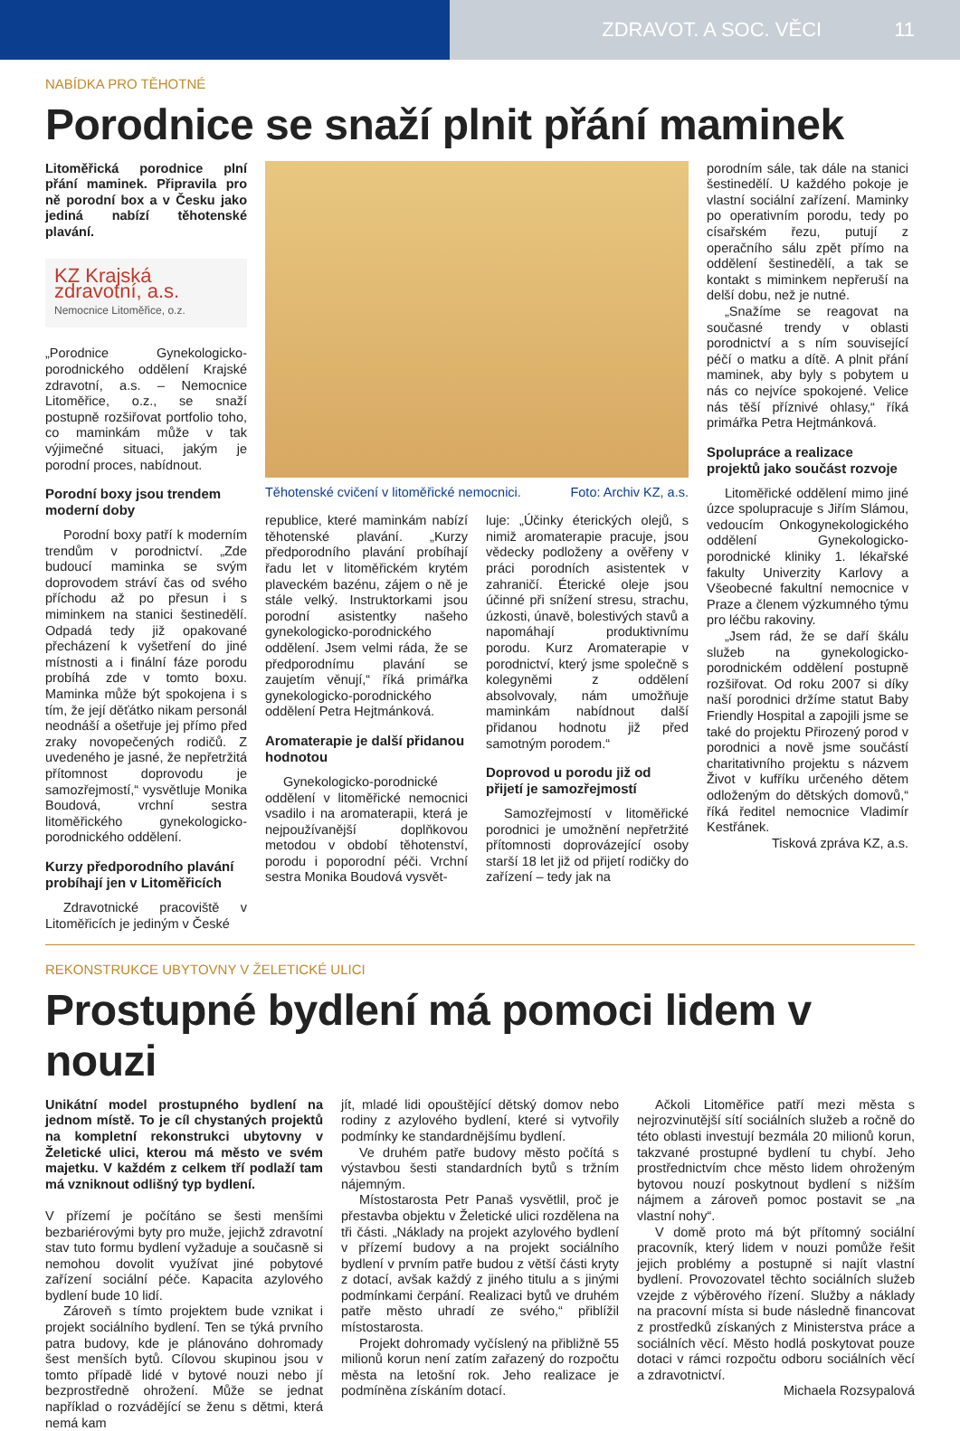ZDRAVOT. A SOC. VĚCI 11
NABÍDKA PRO TĚHOTNÉ
Porodnice se snaží plnit přání maminek
Litoměřická porodnice plní přání maminek. Připravila pro ně porodní box a v Česku jako jediná nabízí těhotenské plavání.
KZ Krajská zdravotní, a.s.
Nemocnice Litoměřice, o.z.
„Porodnice Gynekologicko-porodnického oddělení Krajské zdravotní, a.s. – Nemocnice Litoměřice, o.z., se snaží postupně rozšiřovat portfolio toho, co maminkám může v tak výjimečné situaci, jakým je porodní proces, nabídnout.
Porodní boxy jsou trendem moderní doby
Porodní boxy patří k moderním trendům v porodnictví. „Zde budoucí maminka se svým doprovodem stráví čas od svého příchodu až po přesun i s miminkem na stanici šestinedělí. Odpadá tedy již opakované přecházení k vyšetření do jiné místnosti a i finální fáze porodu probíhá zde v tomto boxu. Maminka může být spokojena i s tím, že její děťátko nikam personál neodnáší a ošetřuje jej přímo před zraky novopečených rodičů. Z uvedeného je jasné, že nepřetržitá přítomnost doprovodu je samozřejmostí,“ vysvětluje Monika Boudová, vrchní sestra litoměřického gynekologicko-porodnického oddělení.
Kurzy předporodního plavání probíhají jen v Litoměřicích
Zdravotnické pracoviště v Litoměřicích je jediným v České
Těhotenské cvičení v litoměřické nemocnici. Foto: Archiv KZ, a.s.
republice, které maminkám nabízí těhotenské plavání. „Kurzy předporodního plavání probíhají řadu let v litoměřickém krytém plaveckém bazénu, zájem o ně je stále velký. Instruktorkami jsou porodní asistentky našeho gynekologicko-porodnického oddělení. Jsem velmi ráda, že se předporodnímu plavání se zaujetím věnují,“ říká primářka gynekologicko-porodnického oddělení Petra Hejtmánková.
Aromaterapie je další přidanou hodnotou
Gynekologicko-porodnické oddělení v litoměřické nemocnici vsadilo i na aromaterapii, která je nejpoužívanější doplňkovou metodou v období těhotenství, porodu i poporodní péči. Vrchní sestra Monika Boudová vysvět-
luje: „Účinky éterických olejů, s nimiž aromaterapie pracuje, jsou vědecky podloženy a ověřeny v práci porodních asistentek v zahraničí. Éterické oleje jsou účinné při snížení stresu, strachu, úzkosti, únavě, bolestivých stavů a napomáhají produktivnímu porodu. Kurz Aromaterapie v porodnictví, který jsme společně s kolegyněmi z oddělení absolvovaly, nám umožňuje maminkám nabídnout další přidanou hodnotu již před samotným porodem.“
Doprovod u porodu již od přijetí je samozřejmostí
Samozřejmostí v litoměřické porodnici je umožnění nepřetržité přítomnosti doprovázející osoby starší 18 let již od přijetí rodičky do zařízení – tedy jak na
porodním sále, tak dále na stanici šestinedělí. U každého pokoje je vlastní sociální zařízení. Maminky po operativním porodu, tedy po císařském řezu, putují z operačního sálu zpět přímo na oddělení šestinedělí, a tak se kontakt s miminkem nepřeruší na delší dobu, než je nutné.
„Snažíme se reagovat na současné trendy v oblasti porodnictví a s ním související péčí o matku a dítě. A plnit přání maminek, aby byly s pobytem u nás co nejvíce spokojené. Velice nás těší příznivé ohlasy,“ říká primářka Petra Hejtmánková.
Spolupráce a realizace projektů jako součást rozvoje
Litoměřické oddělení mimo jiné úzce spolupracuje s Jiřím Slámou, vedoucím Onkogynekologického oddělení Gynekologicko-porodnické kliniky 1. lékařské fakulty Univerzity Karlovy a Všeobecné fakultní nemocnice v Praze a členem výzkumného týmu pro léčbu rakoviny.
„Jsem rád, že se daří škálu služeb na gynekologicko-porodnickém oddělení postupně rozšiřovat. Od roku 2007 si díky naší porodnici držíme statut Baby Friendly Hospital a zapojili jsme se také do projektu Přirozený porod v porodnici a nově jsme součástí charitativního projektu s názvem Život v kufříku určeného dětem odloženým do dětských domovů,“ říká ředitel nemocnice Vladimír Kestřánek.
Tisková zpráva KZ, a.s.
REKONSTRUKCE UBYTOVNY V ŽELETICKÉ ULICI
Prostupné bydlení má pomoci lidem v nouzi
Unikátní model prostupného bydlení na jednom místě. To je cíl chystaných projektů na kompletní rekonstrukci ubytovny v Želetické ulici, kterou má město ve svém majetku. V každém z celkem tří podlaží tam má vzniknout odlišný typ bydlení.
V přízemí je počítáno se šesti menšími bezbariérovými byty pro muže, jejichž zdravotní stav tuto formu bydlení vyžaduje a současně si nemohou dovolit využívat jiné pobytové zařízení sociální péče. Kapacita azylového bydlení bude 10 lidí.
Zároveň s tímto projektem bude vznikat i projekt sociálního bydlení. Ten se týká prvního patra budovy, kde je plánováno dohromady šest menších bytů. Cílovou skupinou jsou v tomto případě lidé v bytové nouzi nebo jí bezprostředně ohrožení. Může se jednat například o rozvádějící se ženu s dětmi, která nemá kam
jít, mladé lidi opouštějící dětský domov nebo rodiny z azylového bydlení, které si vytvořily podmínky ke standardnějšímu bydlení.
Ve druhém patře budovy město počítá s výstavbou šesti standardních bytů s tržním nájemným.
Místostarosta Petr Panaš vysvětlil, proč je přestavba objektu v Želetické ulici rozdělena na tři části. „Náklady na projekt azylového bydlení v přízemí budovy a na projekt sociálního bydlení v prvním patře budou z větší části kryty z dotací, avšak každý z jiného titulu a s jinými podmínkami čerpání. Realizaci bytů ve druhém patře město uhradí ze svého,“ přiblížil místostarosta.
Projekt dohromady vyčíslený na přibližně 55 milionů korun není zatím zařazený do rozpočtu města na letošní rok. Jeho realizace je podmíněna získáním dotací.
Ačkoli Litoměřice patří mezi města s nejrozvinutější sítí sociálních služeb a ročně do této oblasti investují bezmála 20 milionů korun, takzvané prostupné bydlení tu chybí. Jeho prostřednictvím chce město lidem ohroženým bytovou nouzí poskytnout bydlení s nižším nájmem a zároveň pomoc postavit se „na vlastní nohy“.
V domě proto má být přítomný sociální pracovník, který lidem v nouzi pomůže řešit jejich problémy a postupně si najít vlastní bydlení. Provozovatel těchto sociálních služeb vzejde z výběrového řízení. Služby a náklady na pracovní místa si bude následně financovat z prostředků získaných z Ministerstva práce a sociálních věcí. Město hodlá poskytovat pouze dotaci v rámci rozpočtu odboru sociálních věcí a zdravotnictví.
Michaela Rozsypalová